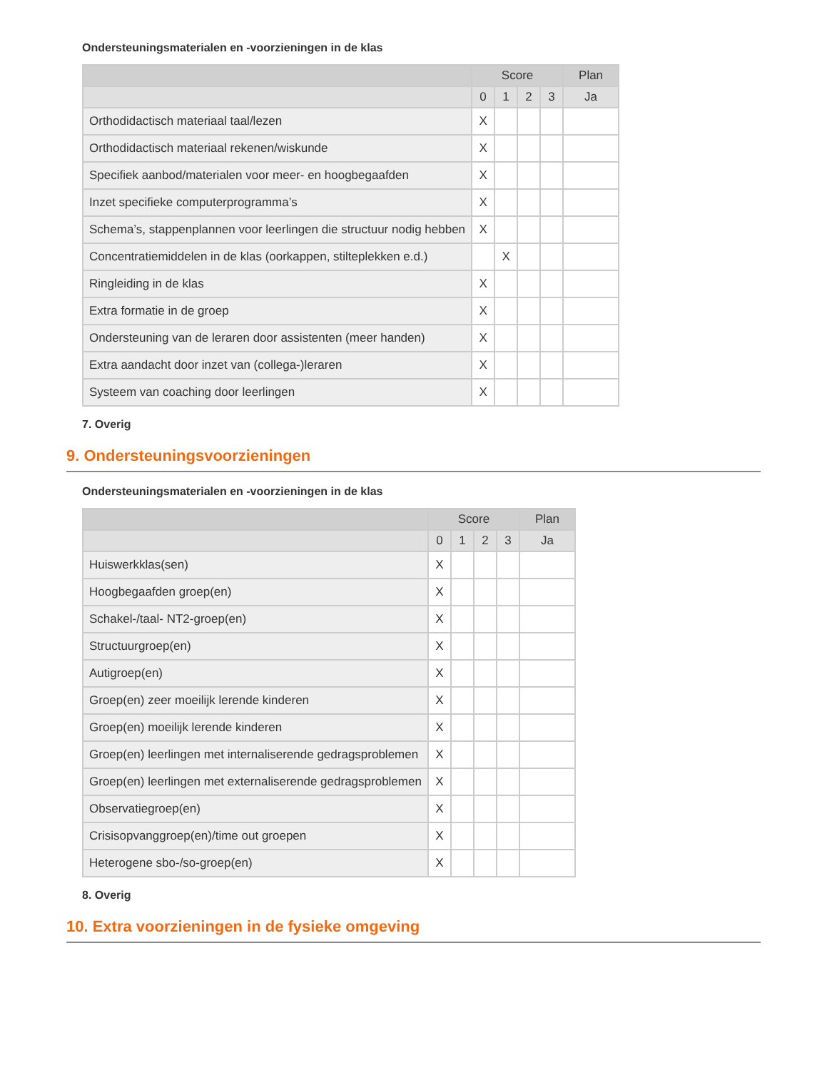Ondersteuningsmaterialen en -voorzieningen in de klas
| | Score | | | | Plan |
| --- | --- | --- | --- | --- | --- |
| | 0 | 1 | 2 | 3 | Ja |
| Orthodidactisch materiaal taal/lezen | X | | | | |
| Orthodidactisch materiaal rekenen/wiskunde | X | | | | |
| Specifiek aanbod/materialen voor meer- en hoogbegaafden | X | | | | |
| Inzet specifieke computerprogramma’s | X | | | | |
| Schema’s, stappenplannen voor leerlingen die structuur nodig hebben | X | | | | |
| Concentratiemiddelen in de klas (oorkappen, stilteplekken e.d.) | | X | | | |
| Ringleiding in de klas | X | | | | |
| Extra formatie in de groep | X | | | | |
| Ondersteuning van de leraren door assistenten (meer handen) | X | | | | |
| Extra aandacht door inzet van (collega-)leraren | X | | | | |
| Systeem van coaching door leerlingen | X | | | | |
7. Overig
9. Ondersteuningsvoorzieningen
Ondersteuningsmaterialen en -voorzieningen in de klas
| | Score | | | | Plan |
| --- | --- | --- | --- | --- | --- |
| | 0 | 1 | 2 | 3 | Ja |
| Huiswerkklas(sen) | X | | | | |
| Hoogbegaafden groep(en) | X | | | | |
| Schakel-/taal- NT2-groep(en) | X | | | | |
| Structuurgroep(en) | X | | | | |
| Autigroep(en) | X | | | | |
| Groep(en) zeer moeilijk lerende kinderen | X | | | | |
| Groep(en) moeilijk lerende kinderen | X | | | | |
| Groep(en) leerlingen met internaliserende gedragsproblemen | X | | | | |
| Groep(en) leerlingen met externaliserende gedragsproblemen | X | | | | |
| Observatiegroep(en) | X | | | | |
| Crisisopvanggroep(en)/time out groepen | X | | | | |
| Heterogene sbo-/so-groep(en) | X | | | | |
8. Overig
10. Extra voorzieningen in de fysieke omgeving